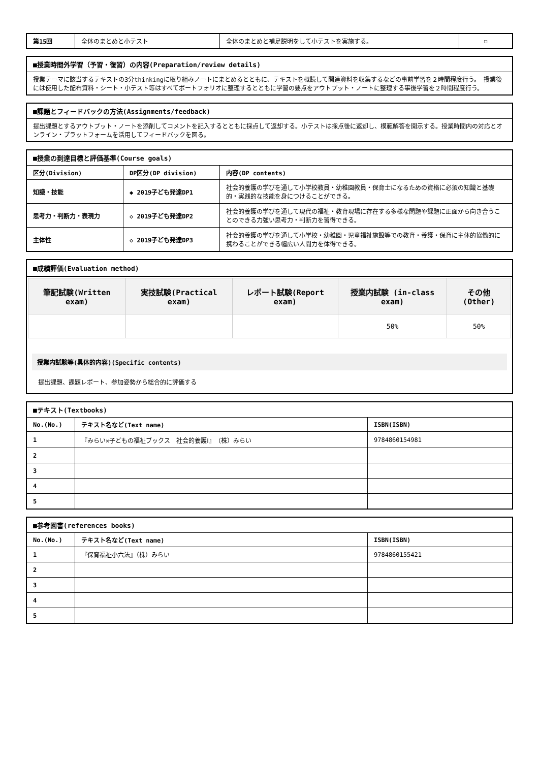| 第15回 | 全体のまとめと小テスト | 全体のまとめと補足説明をして小テストを実施する。 | ☐ |
| ■授業時間外学習（予習・復習）の内容(Preparation/review details) |
| 授業テーマに該当するテキストの3分thinkingに取り組みノートにまとめるとともに、テキストを概読して関連資料を収集するなどの事前学習を２時間程度行う。 授業後には使用した配布資料・シート・小テスト等はすべてポートフォリオに整理するとともに学習の要点をアウトプット・ノートに整理する事後学習を２時間程度行う。 |
| ■課題とフィードバックの方法(Assignments/feedback) |
| 提出課題とするアウトプット・ノートを添削してコメントを記入するとともに採点して返却する。小テストは採点後に返却し、模範解答を開示する。授業時間内の対応とオンライン・プラットフォームを活用してフィードバックを図る。 |
| ■授業の到達目標と評価基準(Course goals) | | |
| 区分(Division) | DP区分(DP division) | 内容(DP contents) |
| 知識・技能 | ◆ 2019子ども発達DP1 | 社会的養護の学びを通して小学校教員・幼稚園教員・保育士になるための資格に必須の知識と基礎的・実践的な技能を身につけることができる。 |
| 思考力・判断力・表現力 | ◇ 2019子ども発達DP2 | 社会的養護の学びを通して現代の福祉・教育現場に存在する多様な問題や課題に正面から向き合うことのできる力強い思考力・判断力を習得できる。 |
| 主体性 | ◇ 2019子ども発達DP3 | 社会的養護の学びを通して小学校・幼稚園・児童福祉施設等での教育・養護・保育に主体的協働的に携わることができる幅広い人間力を体得できる。 |
■成績評価(Evaluation method)
| 筆記試験(Written exam) | 実技試験(Practical exam) | レポート試験(Report exam) | 授業内試験 (in-class exam) | その他(Other) |
| --- | --- | --- | --- | --- |
| | | | 50% | 50% |
授業内試験等(具体的内容)(Specific contents)
提出課題、課題レポート、参加姿勢から総合的に評価する
| ■テキスト(Textbooks) | | |
| No.(No.) | テキスト名など(Text name) | ISBN(ISBN) |
| 1 | 『みらい×子どもの福祉ブックス 社会的養護Ⅰ』（株）みらい | 9784860154981 |
| 2 | | |
| 3 | | |
| 4 | | |
| 5 | | |
| ■参考図書(references books) | | |
| No.(No.) | テキスト名など(Text name) | ISBN(ISBN) |
| 1 | 『保育福祉小六法』（株）みらい | 9784860155421 |
| 2 | | |
| 3 | | |
| 4 | | |
| 5 | | |